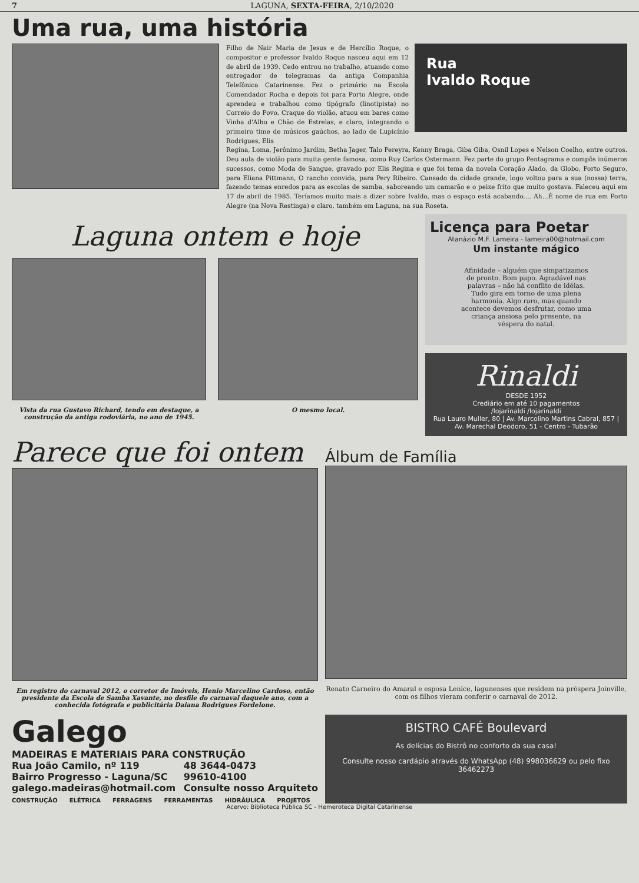7 LAGUNA, SEXTA-FEIRA, 2/10/2020
Uma rua, uma história
Filho de Nair Maria de Jesus e de Hercílio Roque, o compositor e professor Ivaldo Roque nasceu aqui em 12 de abril de 1939. Cedo entrou no trabalho, atuando como entregador de telegramas da antiga Companhia Telefônica Catarinense. Fez o primário na Escola Comendador Rocha e depois foi para Porto Alegre, onde aprendeu e trabalhou como tipógrafo (linotipista) no Correio do Povo. Craque do violão, atuou em bares como Vinha d'Alho e Chão de Estrelas, e claro, integrando o primeiro time de músicos gaúchos, ao lado de Lupicínio Rodrigues, Elis
Rua
Ivaldo Roque
Regina, Loma, Jerônimo Jardim, Betha Jager, Talo Pereyra, Kenny Braga, Giba Giba, Osnil Lopes e Nelson Coelho, entre outros. Deu aula de violão para muita gente famosa, como Ruy Carlos Ostermann. Fez parte do grupo Pentagrama e compôs inúmeros sucessos, como Moda de Sangue, gravado por Elis Regina e que foi tema da novela Coração Alado, da Globo, Porto Seguro, para Eliana Pittmann, O rancho convida, para Pery Ribeiro. Cansado da cidade grande, logo voltou para a sua (nossa) terra, fazendo temas enredos para as escolas de samba, saboreando um camarão e o peixe frito que muito gostava. Faleceu aqui em 17 de abril de 1985. Teríamos muito mais a dizer sobre Ivaldo, mas o espaço está acabando.... Ah...É nome de rua em Porto Alegre (na Nova Restinga) e claro, também em Laguna, na sua Roseta.
Laguna ontem e hoje
Vista da rua Gustavo Richard, tendo em destaque, a construção da antiga rodoviária, no ano de 1945.
O mesmo local.
Licença para Poetar
Atanázio M.F. Lameira - lameira00@hotmail.com
Um instante mágico
Afinidade – alguém que simpatizamos de pronto. Bom papo. Agradável nas palavras – não há conflito de idéias. Tudo gira em torno de uma plena harmonia. Algo raro, mas quando acontece devemos desfrutar, como uma criança ansiosa pelo presente, na véspera do natal.
Rinaldi
DESDE 1952
Crediário em até 10 pagamentos
/lojarinaldi /lojarinaldi
Rua Lauro Muller, 80 | Av. Marcolino Martins Cabral, 857 | Av. Marechal Deodoro, 51 - Centro - Tubarão
Parece que foi ontem
Em registro do carnaval 2012, o corretor de Imóveis, Henio Marcelino Cardoso, então presidente da Escola de Samba Xavante, no desfile do carnaval daquele ano, com a conhecida fotógrafa e publicitária Daiana Rodrigues Fordelone.
Álbum de Família
Renato Carneiro do Amaral e esposa Lenice, lagunenses que residem na próspera Joinville, com os filhos vieram conferir o carnaval de 2012.
Galego
MADEIRAS E MATERIAIS PARA CONSTRUÇÃO
Rua João Camilo, nº 119
Bairro Progresso - Laguna/SC
galego.madeiras@hotmail.com 48 3644-0473
99610-4100
Consulte nosso Arquiteto
CONSTRUÇÃO ELÉTRICA FERRAGENS FERRAMENTAS HIDRÁULICA PROJETOS
BISTRO CAFÉ Boulevard
As delícias do Bistrô no conforto da sua casa!
Consulte nosso cardápio através do WhatsApp (48) 998036629 ou pelo fixo 36462273
Acervo: Biblioteca Pública SC - Hemeroteca Digital Catarinense